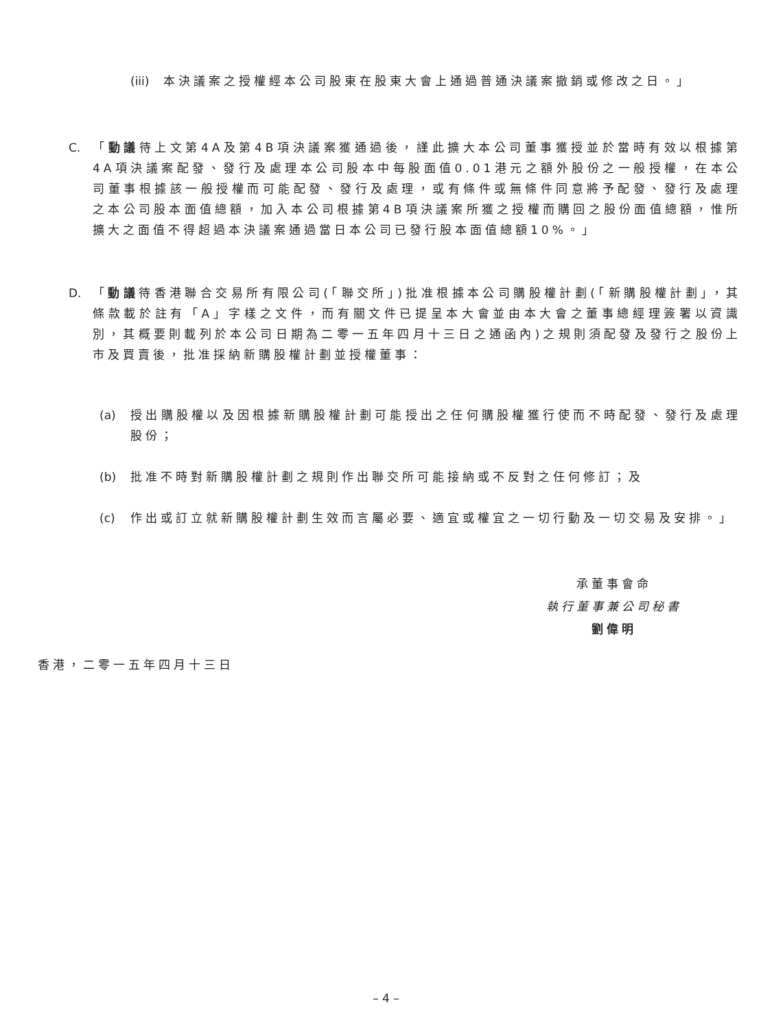(iii) 本決議案之授權經本公司股東在股東大會上通過普通決議案撤銷或修改之日。」
C. 「動議待上文第4A及第4B項決議案獲通過後，謹此擴大本公司董事獲授並於當時有效以根據第4A項決議案配發、發行及處理本公司股本中每股面值0.01港元之額外股份之一般授權，在本公司董事根據該一般授權而可能配發、發行及處理，或有條件或無條件同意將予配發、發行及處理之本公司股本面值總額，加入本公司根據第4B項決議案所獲之授權而購回之股份面值總額，惟所擴大之面值不得超過本決議案通過當日本公司已發行股本面值總額10%。」
D. 「動議待香港聯合交易所有限公司(「聯交所」)批准根據本公司購股權計劃(「新購股權計劃」，其條款載於註有「A」字樣之文件，而有關文件已提呈本大會並由本大會之董事總經理簽署以資識別，其概要則載列於本公司日期為二零一五年四月十三日之通函內)之規則須配發及發行之股份上市及買賣後，批准採納新購股權計劃並授權董事：
(a) 授出購股權以及因根據新購股權計劃可能授出之任何購股權獲行使而不時配發、發行及處理股份；
(b) 批准不時對新購股權計劃之規則作出聯交所可能接納或不反對之任何修訂；及
(c) 作出或訂立就新購股權計劃生效而言屬必要、適宜或權宜之一切行動及一切交易及安排。」
承董事會命
執行董事兼公司秘書
劉偉明
香港，二零一五年四月十三日
– 4 –